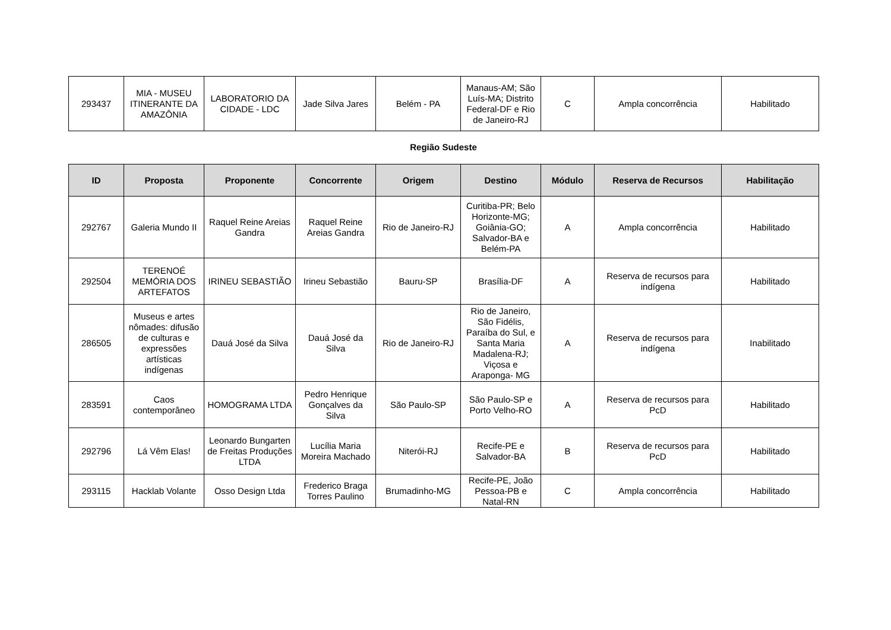| 293437 | MIA - MUSEU ITINERANTE DA AMAZÔNIA | LABORATORIO DA CIDADE - LDC | Jade Silva Jares | Belém - PA | Manaus-AM; São Luís-MA; Distrito Federal-DF e Rio de Janeiro-RJ | C | Ampla concorrência | Habilitado |
Região Sudeste
| ID | Proposta | Proponente | Concorrente | Origem | Destino | Módulo | Reserva de Recursos | Habilitação |
| --- | --- | --- | --- | --- | --- | --- | --- | --- |
| 292767 | Galeria Mundo II | Raquel Reine Areias Gandra | Raquel Reine Areias Gandra | Rio de Janeiro-RJ | Curitiba-PR; Belo Horizonte-MG; Goiânia-GO; Salvador-BA e Belém-PA | A | Ampla concorrência | Habilitado |
| 292504 | TERENOÉ MEMÓRIA DOS ARTEFATOS | IRINEU SEBASTIÃO | Irineu Sebastião | Bauru-SP | Brasília-DF | A | Reserva de recursos para indígena | Habilitado |
| 286505 | Museus e artes nômades: difusão de culturas e expressões artísticas indígenas | Dauá José da Silva | Dauá José da Silva | Rio de Janeiro-RJ | Rio de Janeiro, São Fidélis, Paraíba do Sul, e Santa Maria Madalena-RJ; Viçosa e Araponga- MG | A | Reserva de recursos para indígena | Inabilitado |
| 283591 | Caos contemporâneo | HOMOGRAMA LTDA | Pedro Henrique Gonçalves da Silva | São Paulo-SP | São Paulo-SP e Porto Velho-RO | A | Reserva de recursos para PcD | Habilitado |
| 292796 | Lá Vêm Elas! | Leonardo Bungarten de Freitas Produções LTDA | Lucília Maria Moreira Machado | Niterói-RJ | Recife-PE e Salvador-BA | B | Reserva de recursos para PcD | Habilitado |
| 293115 | Hacklab Volante | Osso Design Ltda | Frederico Braga Torres Paulino | Brumadinho-MG | Recife-PE, João Pessoa-PB e Natal-RN | C | Ampla concorrência | Habilitado |